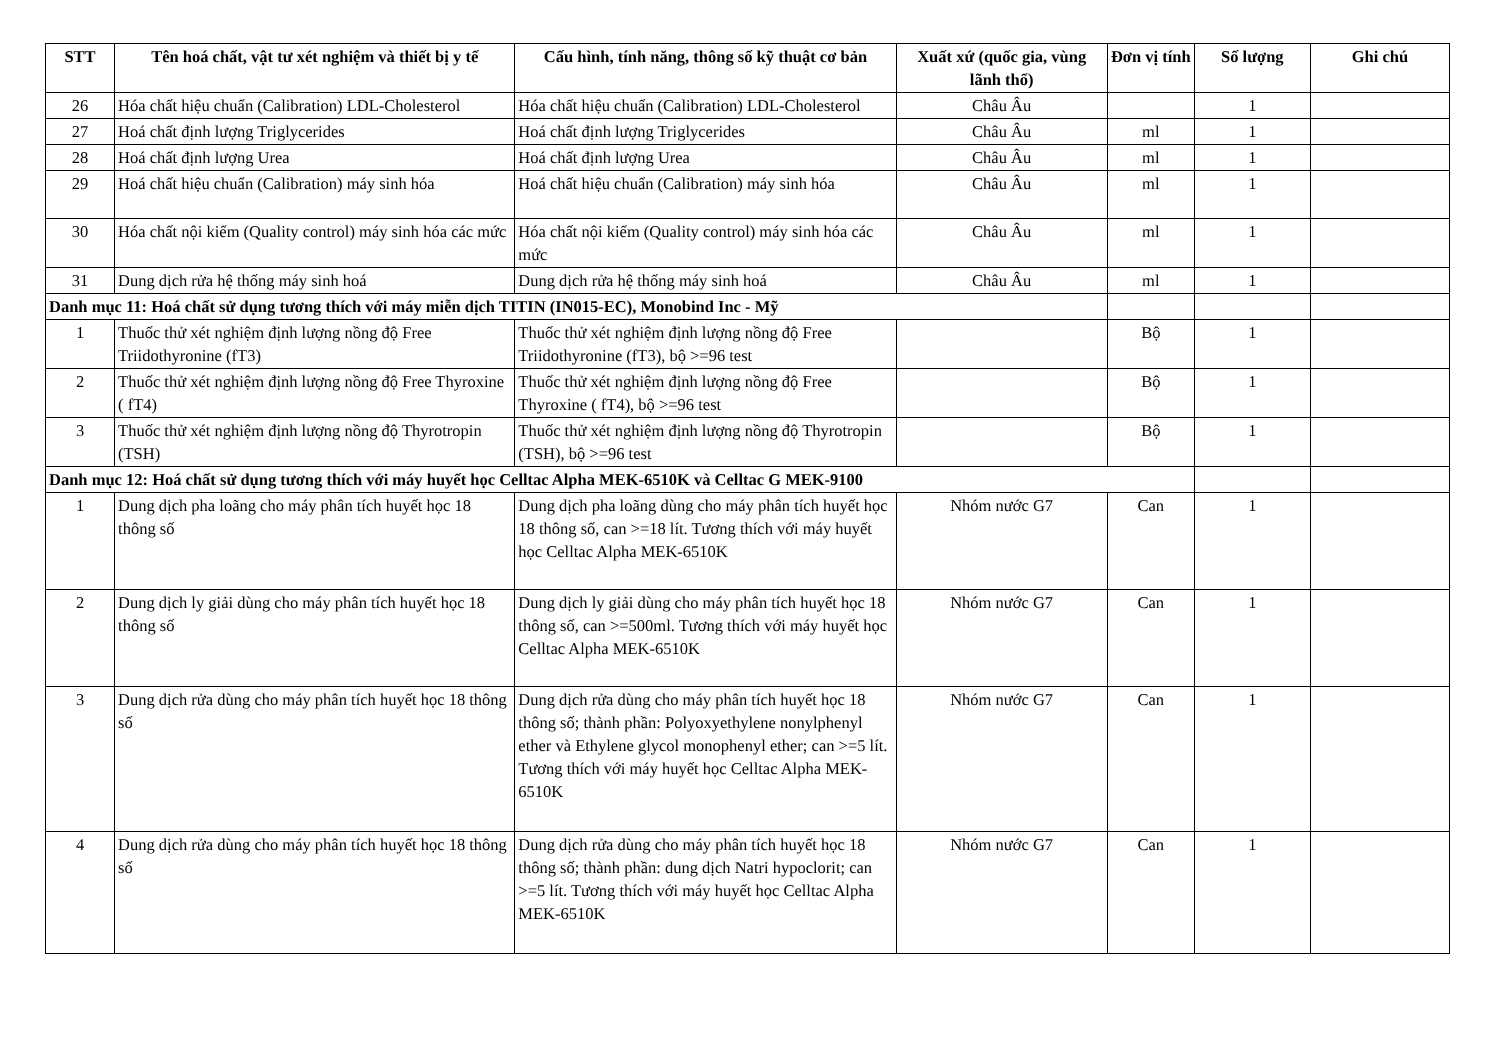| STT | Tên hoá chất, vật tư xét nghiệm và thiết bị y tế | Cấu hình, tính năng, thông số kỹ thuật cơ bản | Xuất xứ (quốc gia, vùng lãnh thổ) | Đơn vị tính | Số lượng | Ghi chú |
| --- | --- | --- | --- | --- | --- | --- |
| 26 | Hóa chất hiệu chuẩn (Calibration) LDL-Cholesterol | Hóa chất hiệu chuẩn (Calibration) LDL-Cholesterol | Châu Âu | | 1 | |
| 27 | Hoá chất định lượng Triglycerides | Hoá chất định lượng Triglycerides | Châu Âu | ml | 1 | |
| 28 | Hoá chất định lượng Urea | Hoá chất định lượng Urea | Châu Âu | ml | 1 | |
| 29 | Hoá chất hiệu chuẩn (Calibration) máy sinh hóa | Hoá chất hiệu chuẩn (Calibration) máy sinh hóa | Châu Âu | ml | 1 | |
| 30 | Hóa chất nội kiểm (Quality control) máy sinh hóa các mức | Hóa chất nội kiểm (Quality control) máy sinh hóa các mức | Châu Âu | ml | 1 | |
| 31 | Dung dịch rửa hệ thống máy sinh hoá | Dung dịch rửa hệ thống máy sinh hoá | Châu Âu | ml | 1 | |
| Danh mục 11: Hoá chất sử dụng tương thích với máy miễn dịch TITIN (IN015-EC), Monobind Inc - Mỹ | | | | | | |
| 1 | Thuốc thử xét nghiệm định lượng nồng độ Free Triidothyronine (fT3) | Thuốc thử xét nghiệm định lượng nồng độ Free Triidothyronine (fT3), bộ >=96 test | | Bộ | 1 | |
| 2 | Thuốc thử xét nghiệm định lượng nồng độ Free Thyroxine ( fT4) | Thuốc thử xét nghiệm định lượng nồng độ Free Thyroxine ( fT4), bộ >=96 test | | Bộ | 1 | |
| 3 | Thuốc thử xét nghiệm định lượng nồng độ Thyrotropin (TSH) | Thuốc thử xét nghiệm định lượng nồng độ Thyrotropin (TSH), bộ >=96 test | | Bộ | 1 | |
| Danh mục 12: Hoá chất sử dụng tương thích với máy huyết học Celltac Alpha MEK-6510K và Celltac G MEK-9100 | | | | | | |
| 1 | Dung dịch pha loãng cho máy phân tích huyết học 18 thông số | Dung dịch pha loãng dùng cho máy phân tích huyết học 18 thông số, can >=18 lít. Tương thích với máy huyết học Celltac Alpha MEK-6510K | Nhóm nước G7 | Can | 1 | |
| 2 | Dung dịch ly giải dùng cho máy phân tích huyết học 18 thông số | Dung dịch ly giải dùng cho máy phân tích huyết học 18 thông số, can >=500ml. Tương thích với máy huyết học Celltac Alpha MEK-6510K | Nhóm nước G7 | Can | 1 | |
| 3 | Dung dịch rửa dùng cho máy phân tích huyết học 18 thông số | Dung dịch rửa dùng cho máy phân tích huyết học 18 thông số; thành phần: Polyoxyethylene nonylphenyl ether và Ethylene glycol monophenyl ether; can >=5 lít. Tương thích với máy huyết học Celltac Alpha MEK-6510K | Nhóm nước G7 | Can | 1 | |
| 4 | Dung dịch rửa dùng cho máy phân tích huyết học 18 thông số | Dung dịch rửa dùng cho máy phân tích huyết học 18 thông số; thành phần: dung dịch Natri hypoclorit; can >=5 lít. Tương thích với máy huyết học Celltac Alpha MEK-6510K | Nhóm nước G7 | Can | 1 | |